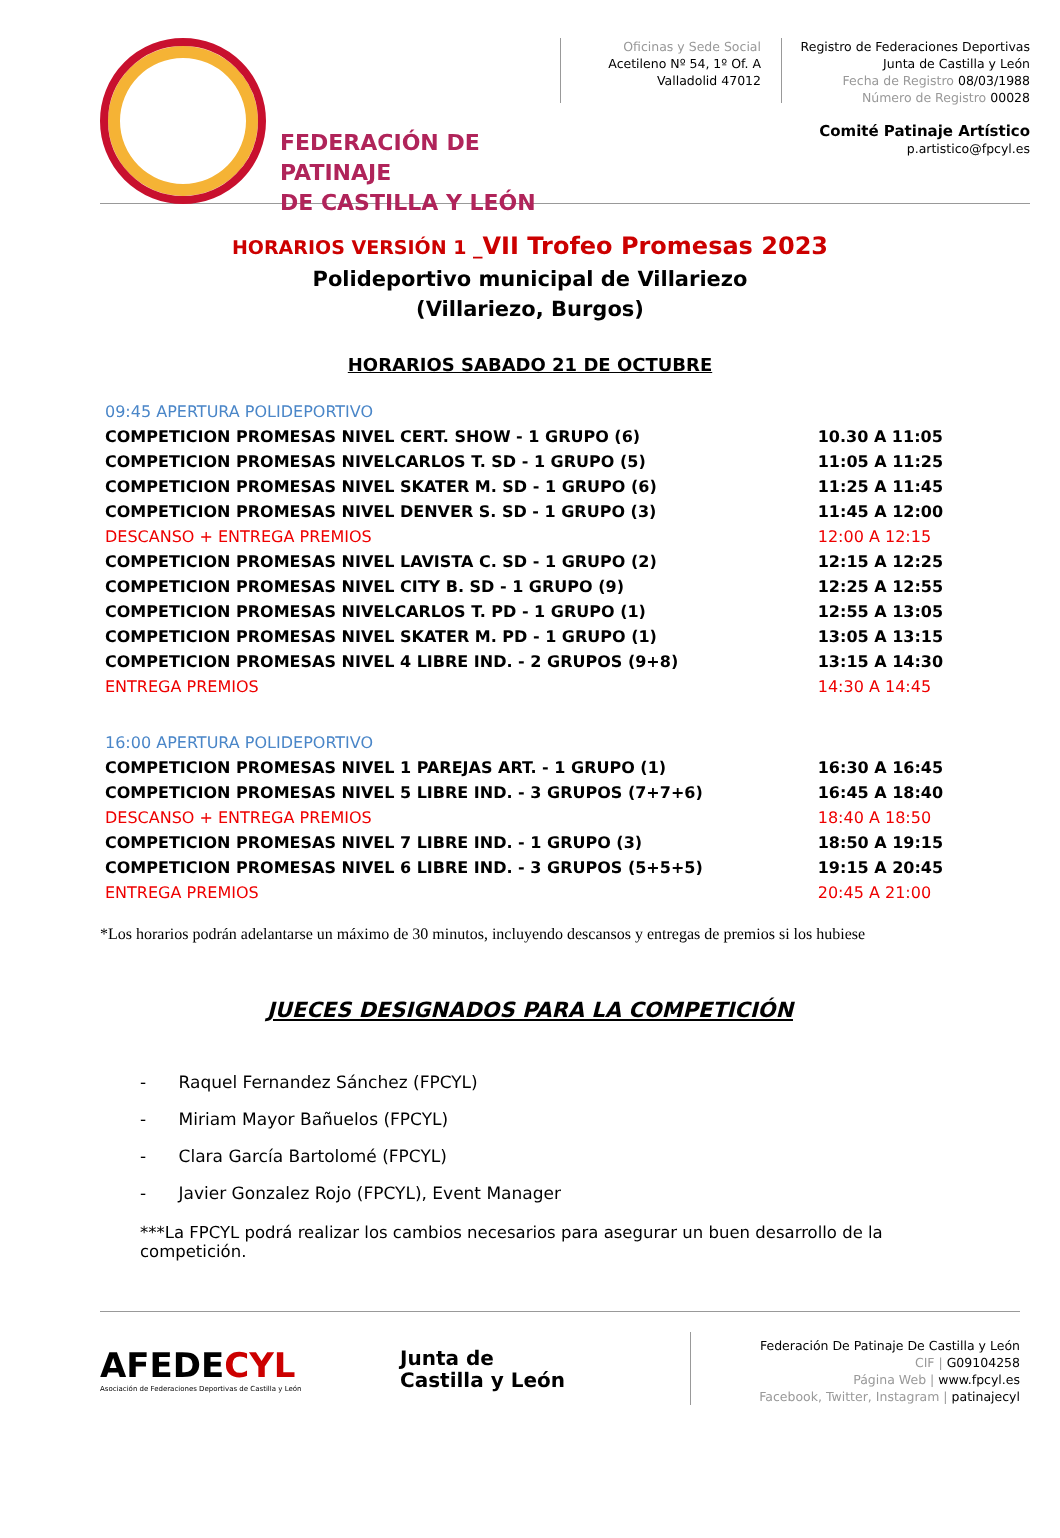FEDERACIÓN DE PATINAJE
DE CASTILLA Y LEÓN
Oficinas y Sede Social
Acetileno Nº 54, 1º Of. A
Valladolid 47012
Registro de Federaciones Deportivas
Junta de Castilla y León
Fecha de Registro 08/03/1988
Número de Registro 00028
Comité Patinaje Artístico
p.artistico@fpcyl.es
HORARIOS VERSIÓN 1 _VII Trofeo Promesas 2023
Polideportivo municipal de Villariezo
(Villariezo, Burgos)
HORARIOS SABADO 21 DE OCTUBRE
| 09:45 APERTURA POLIDEPORTIVO | |
| COMPETICION PROMESAS NIVEL CERT. SHOW - 1 GRUPO (6) | 10.30 A 11:05 |
| COMPETICION PROMESAS NIVELCARLOS T. SD - 1 GRUPO (5) | 11:05 A 11:25 |
| COMPETICION PROMESAS NIVEL SKATER M. SD - 1 GRUPO (6) | 11:25 A 11:45 |
| COMPETICION PROMESAS NIVEL DENVER S. SD - 1 GRUPO (3) | 11:45 A 12:00 |
| DESCANSO + ENTREGA PREMIOS | 12:00 A 12:15 |
| COMPETICION PROMESAS NIVEL LAVISTA C. SD - 1 GRUPO (2) | 12:15 A 12:25 |
| COMPETICION PROMESAS NIVEL CITY B. SD - 1 GRUPO (9) | 12:25 A 12:55 |
| COMPETICION PROMESAS NIVELCARLOS T. PD - 1 GRUPO (1) | 12:55 A 13:05 |
| COMPETICION PROMESAS NIVEL SKATER M. PD - 1 GRUPO (1) | 13:05 A 13:15 |
| COMPETICION PROMESAS NIVEL 4 LIBRE IND. - 2 GRUPOS (9+8) | 13:15 A 14:30 |
| ENTREGA PREMIOS | 14:30 A 14:45 |
| 16:00 APERTURA POLIDEPORTIVO | |
| COMPETICION PROMESAS NIVEL 1 PAREJAS ART. - 1 GRUPO (1) | 16:30 A 16:45 |
| COMPETICION PROMESAS NIVEL 5 LIBRE IND. - 3 GRUPOS (7+7+6) | 16:45 A 18:40 |
| DESCANSO + ENTREGA PREMIOS | 18:40 A 18:50 |
| COMPETICION PROMESAS NIVEL 7 LIBRE IND. - 1 GRUPO (3) | 18:50 A 19:15 |
| COMPETICION PROMESAS NIVEL 6 LIBRE IND. - 3 GRUPOS (5+5+5) | 19:15 A 20:45 |
| ENTREGA PREMIOS | 20:45 A 21:00 |
*Los horarios podrán adelantarse un máximo de 30 minutos, incluyendo descansos y entregas de premios si los hubiese
JUECES DESIGNADOS PARA LA COMPETICIÓN
- Raquel Fernandez Sánchez (FPCYL)
- Miriam Mayor Bañuelos (FPCYL)
- Clara García Bartolomé (FPCYL)
- Javier Gonzalez Rojo (FPCYL), Event Manager
***La FPCYL podrá realizar los cambios necesarios para asegurar un buen desarrollo de la competición.
AFEDECYL
Asociación de Federaciones Deportivas de Castilla y León
Junta de
Castilla y León
Federación De Patinaje De Castilla y León
CIF | G09104258
Página Web | www.fpcyl.es
Facebook, Twitter, Instagram | patinajecyl